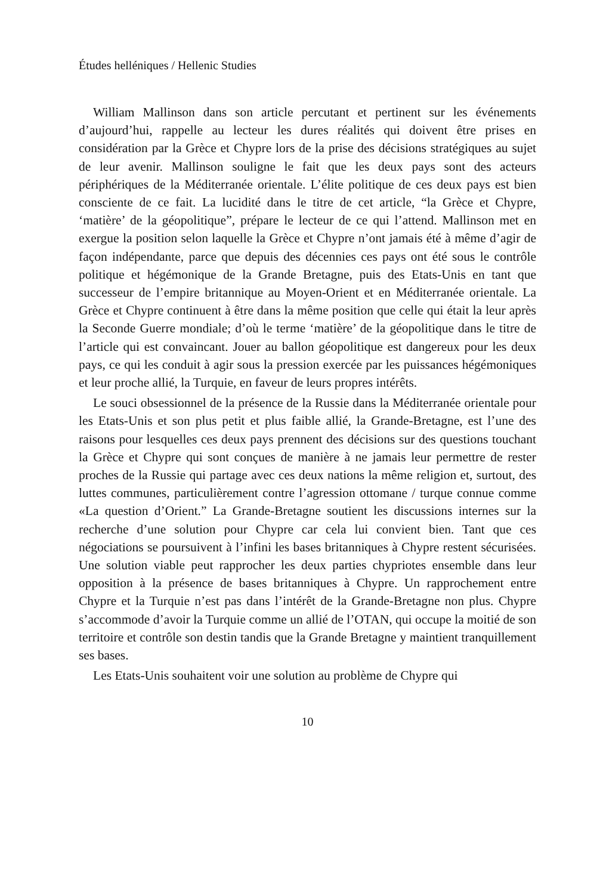Études helléniques / Hellenic Studies
William Mallinson dans son article percutant et pertinent sur les événements d’aujourd’hui, rappelle au lecteur les dures réalités qui doivent être prises en considération par la Grèce et Chypre lors de la prise des décisions stratégiques au sujet de leur avenir. Mallinson souligne le fait que les deux pays sont des acteurs périphériques de la Méditerranée orientale. L’élite politique de ces deux pays est bien consciente de ce fait. La lucidité dans le titre de cet article, “la Grèce et Chypre, ‘matière’ de la géopolitique”, prépare le lecteur de ce qui l’attend. Mallinson met en exergue la position selon laquelle la Grèce et Chypre n’ont jamais été à même d’agir de façon indépendante, parce que depuis des décennies ces pays ont été sous le contrôle politique et hégémonique de la Grande Bretagne, puis des Etats-Unis en tant que successeur de l’empire britannique au Moyen-Orient et en Méditerranée orientale. La Grèce et Chypre continuent à être dans la même position que celle qui était la leur après la Seconde Guerre mondiale; d’où le terme ‘matière’ de la géopolitique dans le titre de l’article qui est convaincant. Jouer au ballon géopolitique est dangereux pour les deux pays, ce qui les conduit à agir sous la pression exercée par les puissances hégémoniques et leur proche allié, la Turquie, en faveur de leurs propres intérêts.
Le souci obsessionnel de la présence de la Russie dans la Méditerranée orientale pour les Etats-Unis et son plus petit et plus faible allié, la Grande-Bretagne, est l’une des raisons pour lesquelles ces deux pays prennent des décisions sur des questions touchant la Grèce et Chypre qui sont conçues de manière à ne jamais leur permettre de rester proches de la Russie qui partage avec ces deux nations la même religion et, surtout, des luttes communes, particulièrement contre l’agression ottomane / turque connue comme «La question d’Orient.” La Grande-Bretagne soutient les discussions internes sur la recherche d’une solution pour Chypre car cela lui convient bien. Tant que ces négociations se poursuivent à l’infini les bases britanniques à Chypre restent sécurisées. Une solution viable peut rapprocher les deux parties chypriotes ensemble dans leur opposition à la présence de bases britanniques à Chypre. Un rapprochement entre Chypre et la Turquie n’est pas dans l’intérêt de la Grande-Bretagne non plus. Chypre s’accommode d’avoir la Turquie comme un allié de l’OTAN, qui occupe la moitié de son territoire et contrôle son destin tandis que la Grande Bretagne y maintient tranquillement ses bases.
Les Etats-Unis souhaitent voir une solution au problème de Chypre qui
10